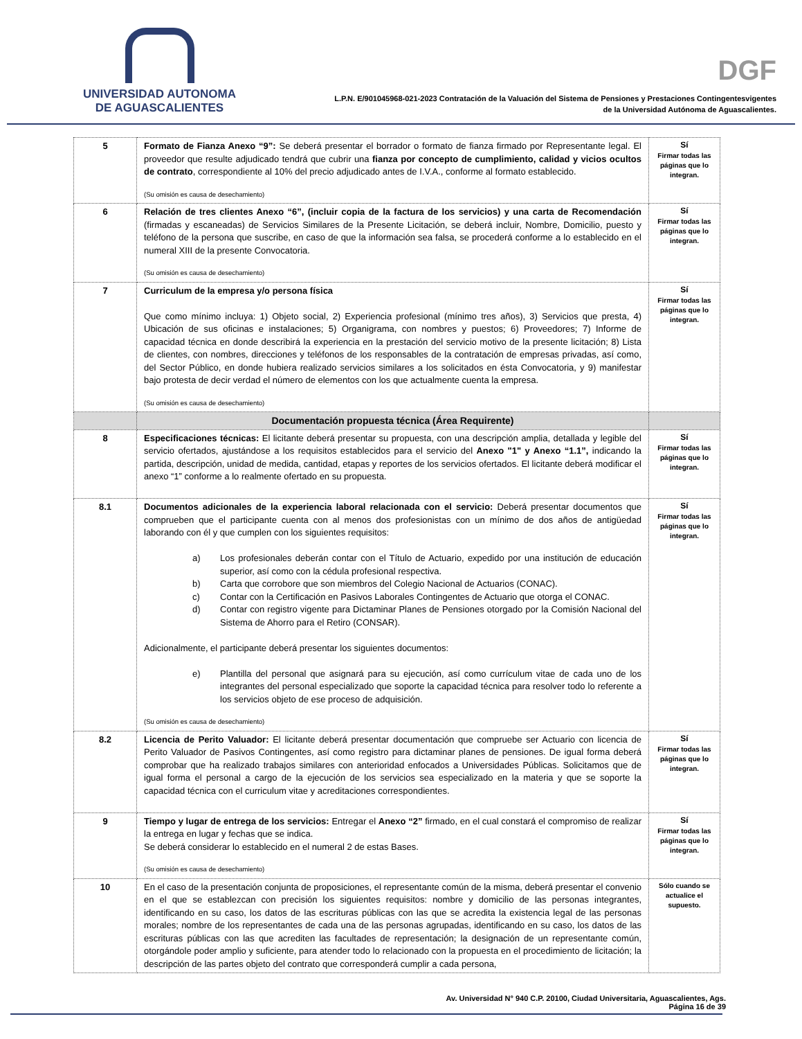UNIVERSIDAD AUTONOMA
DE AGUASCALIENTES
DGF
L.P.N. E/901045968-021-2023 Contratación de la Valuación del Sistema de Pensiones y Prestaciones Contingentesvigentes
de la Universidad Autónoma de Aguascalientes.
| 5 | Formato de Fianza Anexo “9”: Se deberá presentar el borrador o formato de fianza firmado por Representante legal. El proveedor que resulte adjudicado tendrá que cubrir una fianza por concepto de cumplimiento, calidad y vicios ocultos de contrato , correspondiente al 10% del precio adjudicado antes de I.V.A., conforme al formato establecido. (Su omisión es causa de desechamiento) | Sí Firmar todas las páginas que lo integran. |
| 6 | Relación de tres clientes Anexo “6”, (incluir copia de la factura de los servicios) y una carta de Recomendación (firmadas y escaneadas) de Servicios Similares de la Presente Licitación, se deberá incluir, Nombre, Domicilio, puesto y teléfono de la persona que suscribe, en caso de que la información sea falsa, se procederá conforme a lo establecido en el numeral XIII de la presente Convocatoria. (Su omisión es causa de desechamiento) | Sí Firmar todas las páginas que lo integran. |
| 7 | Curriculum de la empresa y/o persona física Que como mínimo incluya: 1) Objeto social, 2) Experiencia profesional (mínimo tres años), 3) Servicios que presta, 4) Ubicación de sus oficinas e instalaciones; 5) Organigrama, con nombres y puestos; 6) Proveedores; 7) Informe de capacidad técnica en donde describirá la experiencia en la prestación del servicio motivo de la presente licitación; 8) Lista de clientes, con nombres, direcciones y teléfonos de los responsables de la contratación de empresas privadas, así como, del Sector Público, en donde hubiera realizado servicios similares a los solicitados en ésta Convocatoria, y 9) manifestar bajo protesta de decir verdad el número de elementos con los que actualmente cuenta la empresa. (Su omisión es causa de desechamiento) | Sí Firmar todas las páginas que lo integran. |
| | Documentación propuesta técnica (Área Requirente) | |
| 8 | Especificaciones técnicas: El licitante deberá presentar su propuesta, con una descripción amplia, detallada y legible del servicio ofertados, ajustándose a los requisitos establecidos para el servicio del Anexo "1" y Anexo “1.1”, indicando la partida, descripción, unidad de medida, cantidad, etapas y reportes de los servicios ofertados. El licitante deberá modificar el anexo “1” conforme a lo realmente ofertado en su propuesta. | Sí Firmar todas las páginas que lo integran. |
| 8.1 | Documentos adicionales de la experiencia laboral relacionada con el servicio: Deberá presentar documentos que comprueben que el participante cuenta con al menos dos profesionistas con un mínimo de dos años de antigüedad laborando con él y que cumplen con los siguientes requisitos: a) Los profesionales deberán contar con el Título de Actuario, expedido por una institución de educación superior, así como con la cédula profesional respectiva. b) Carta que corrobore que son miembros del Colegio Nacional de Actuarios (CONAC). c) Contar con la Certificación en Pasivos Laborales Contingentes de Actuario que otorga el CONAC. d) Contar con registro vigente para Dictaminar Planes de Pensiones otorgado por la Comisión Nacional del Sistema de Ahorro para el Retiro (CONSAR). Adicionalmente, el participante deberá presentar los siguientes documentos: e) Plantilla del personal que asignará para su ejecución, así como currículum vitae de cada uno de los integrantes del personal especializado que soporte la capacidad técnica para resolver todo lo referente a los servicios objeto de ese proceso de adquisición. (Su omisión es causa de desechamiento) | Sí Firmar todas las páginas que lo integran. |
| 8.2 | Licencia de Perito Valuador: El licitante deberá presentar documentación que compruebe ser Actuario con licencia de Perito Valuador de Pasivos Contingentes, así como registro para dictaminar planes de pensiones. De igual forma deberá comprobar que ha realizado trabajos similares con anterioridad enfocados a Universidades Públicas. Solicitamos que de igual forma el personal a cargo de la ejecución de los servicios sea especializado en la materia y que se soporte la capacidad técnica con el curriculum vitae y acreditaciones correspondientes. | Sí Firmar todas las páginas que lo integran. |
| 9 | Tiempo y lugar de entrega de los servicios: Entregar el Anexo “2” firmado, en el cual constará el compromiso de realizar la entrega en lugar y fechas que se indica. Se deberá considerar lo establecido en el numeral 2 de estas Bases. (Su omisión es causa de desechamiento) | Sí Firmar todas las páginas que lo integran. |
| 10 | En el caso de la presentación conjunta de proposiciones, el representante común de la misma, deberá presentar el convenio en el que se establezcan con precisión los siguientes requisitos: nombre y domicilio de las personas integrantes, identificando en su caso, los datos de las escrituras públicas con las que se acredita la existencia legal de las personas morales; nombre de los representantes de cada una de las personas agrupadas, identificando en su caso, los datos de las escrituras públicas con las que acrediten las facultades de representación; la designación de un representante común, otorgándole poder amplio y suficiente, para atender todo lo relacionado con la propuesta en el procedimiento de licitación; la descripción de las partes objeto del contrato que corresponderá cumplir a cada persona, | Sólo cuando se actualice el supuesto. |
Av. Universidad N° 940 C.P. 20100, Ciudad Universitaria, Aguascalientes, Ags.
Página 16 de 39